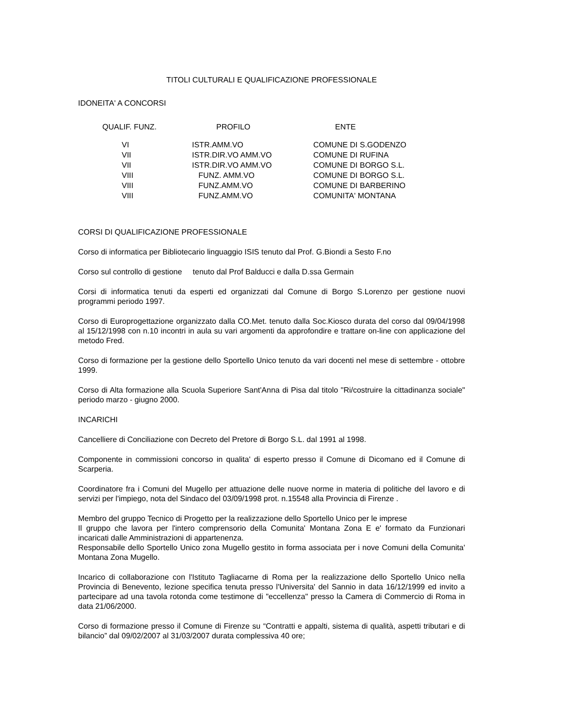TITOLI CULTURALI E QUALIFICAZIONE PROFESSIONALE
IDONEITA' A CONCORSI
| QUALIF. FUNZ. | PROFILO | ENTE |
| --- | --- | --- |
| VI | ISTR.AMM.VO | COMUNE DI S.GODENZO |
| VII | ISTR.DIR.VO AMM.VO | COMUNE DI RUFINA |
| VII | ISTR.DIR.VO AMM.VO | COMUNE DI BORGO S.L. |
| VIII | FUNZ. AMM.VO | COMUNE DI BORGO S.L. |
| VIII | FUNZ.AMM.VO | COMUNE DI BARBERINO |
| VIII | FUNZ.AMM.VO | COMUNITA' MONTANA |
CORSI DI QUALIFICAZIONE PROFESSIONALE
Corso di informatica per Bibliotecario linguaggio ISIS tenuto dal Prof. G.Biondi a Sesto F.no
Corso sul controllo di gestione tenuto dal Prof Balducci e dalla D.ssa Germain
Corsi di informatica tenuti da esperti ed organizzati dal Comune di Borgo S.Lorenzo per gestione nuovi programmi periodo 1997.
Corso di Europrogettazione organizzato dalla CO.Met. tenuto dalla Soc.Kiosco durata del corso dal 09/04/1998 al 15/12/1998 con n.10 incontri in aula su vari argomenti da approfondire e trattare on-line con applicazione del metodo Fred.
Corso di formazione per la gestione dello Sportello Unico tenuto da vari docenti nel mese di settembre - ottobre 1999.
Corso di Alta formazione alla Scuola Superiore Sant'Anna di Pisa dal titolo "Ri/costruire la cittadinanza sociale" periodo marzo - giugno 2000.
INCARICHI
Cancelliere di Conciliazione con Decreto del Pretore di Borgo S.L. dal 1991 al 1998.
Componente in commissioni concorso in qualita' di esperto presso il Comune di Dicomano ed il Comune di Scarperia.
Coordinatore fra i Comuni del Mugello per attuazione delle nuove norme in materia di politiche del lavoro e di servizi per l'impiego, nota del Sindaco del 03/09/1998 prot. n.15548 alla Provincia di Firenze .
Membro del gruppo Tecnico di Progetto per la realizzazione dello Sportello Unico per le imprese
Il gruppo che lavora per l'intero comprensorio della Comunita' Montana Zona E e' formato da Funzionari incaricati dalle Amministrazioni di appartenenza.
Responsabile dello Sportello Unico zona Mugello gestito in forma associata per i nove Comuni della Comunita' Montana Zona Mugello.
Incarico di collaborazione con l'Istituto Tagliacarne di Roma per la realizzazione dello Sportello Unico nella Provincia di Benevento, lezione specifica tenuta presso l'Universita' del Sannio in data 16/12/1999 ed invito a partecipare ad una tavola rotonda come testimone di "eccellenza" presso la Camera di Commercio di Roma in data 21/06/2000.
Corso di formazione presso il Comune di Firenze su “Contratti e appalti, sistema di qualità, aspetti tributari e di bilancio” dal 09/02/2007 al 31/03/2007 durata complessiva 40 ore;